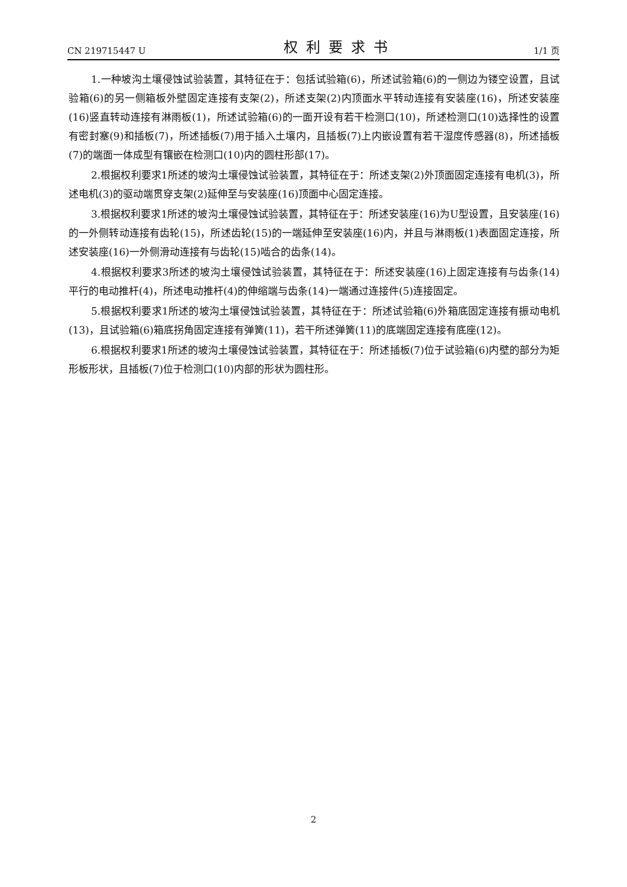CN 219715447 U 权利要求书 1/1 页
1.一种坡沟土壤侵蚀试验装置，其特征在于：包括试验箱(6)，所述试验箱(6)的一侧边为镂空设置，且试验箱(6)的另一侧箱板外壁固定连接有支架(2)，所述支架(2)内顶面水平转动连接有安装座(16)，所述安装座(16)竖直转动连接有淋雨板(1)，所述试验箱(6)的一面开设有若干检测口(10)，所述检测口(10)选择性的设置有密封塞(9)和插板(7)，所述插板(7)用于插入土壤内，且插板(7)上内嵌设置有若干湿度传感器(8)，所述插板(7)的端面一体成型有镶嵌在检测口(10)内的圆柱形部(17)。
2.根据权利要求1所述的坡沟土壤侵蚀试验装置，其特征在于：所述支架(2)外顶面固定连接有电机(3)，所述电机(3)的驱动端贯穿支架(2)延伸至与安装座(16)顶面中心固定连接。
3.根据权利要求1所述的坡沟土壤侵蚀试验装置，其特征在于：所述安装座(16)为U型设置，且安装座(16)的一外侧转动连接有齿轮(15)，所述齿轮(15)的一端延伸至安装座(16)内，并且与淋雨板(1)表面固定连接，所述安装座(16)一外侧滑动连接有与齿轮(15)啮合的齿条(14)。
4.根据权利要求3所述的坡沟土壤侵蚀试验装置，其特征在于：所述安装座(16)上固定连接有与齿条(14)平行的电动推杆(4)，所述电动推杆(4)的伸缩端与齿条(14)一端通过连接件(5)连接固定。
5.根据权利要求1所述的坡沟土壤侵蚀试验装置，其特征在于：所述试验箱(6)外箱底固定连接有振动电机(13)，且试验箱(6)箱底拐角固定连接有弹簧(11)，若干所述弹簧(11)的底端固定连接有底座(12)。
6.根据权利要求1所述的坡沟土壤侵蚀试验装置，其特征在于：所述插板(7)位于试验箱(6)内壁的部分为矩形板形状，且插板(7)位于检测口(10)内部的形状为圆柱形。
2